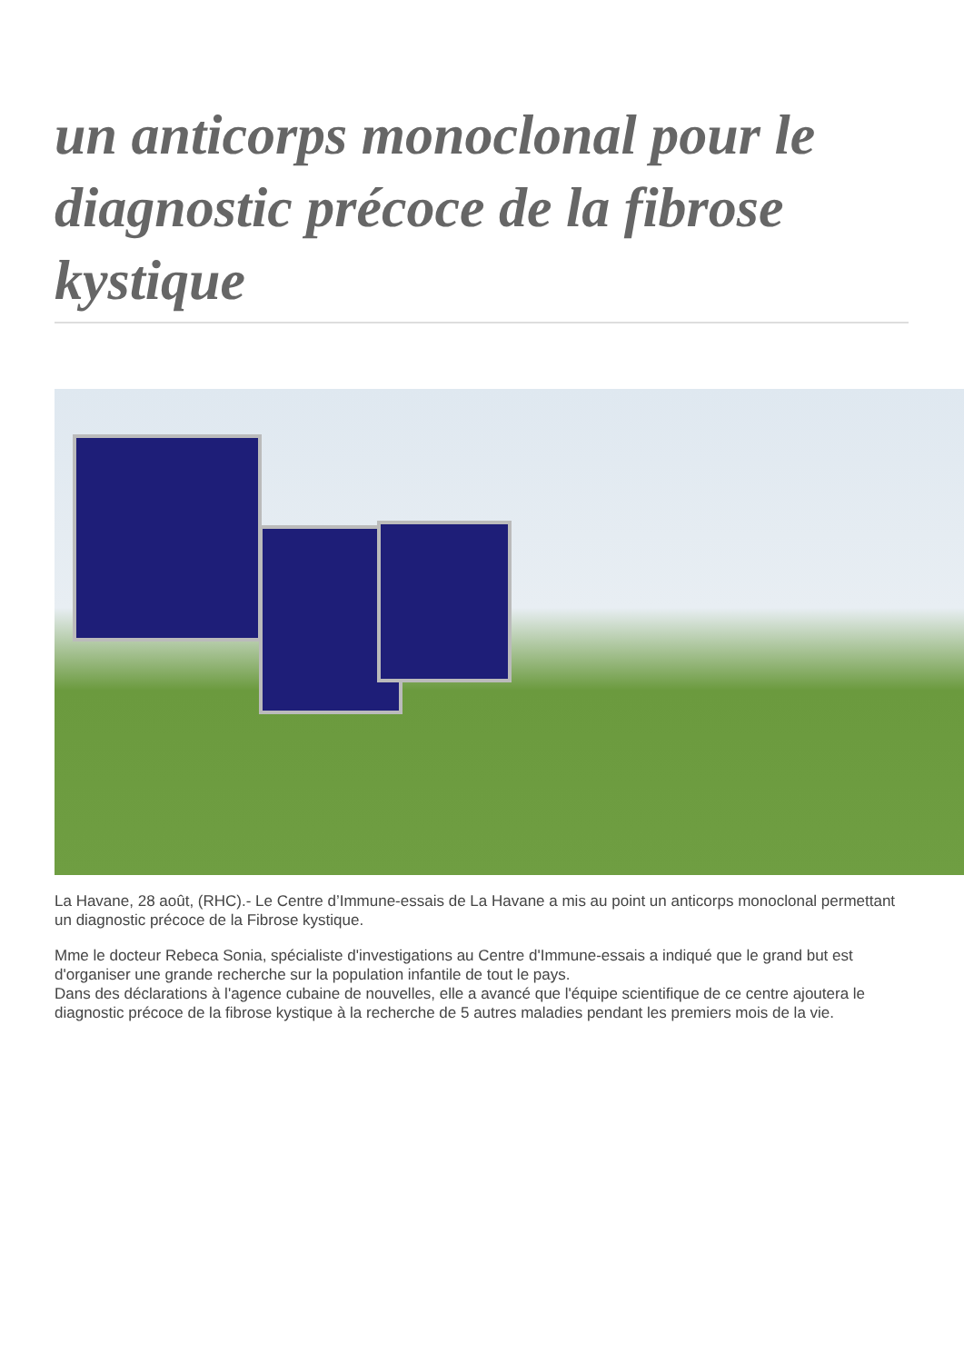un anticorps monoclonal pour le diagnostic précoce de la fibrose kystique
La Havane, 28 août, (RHC).- Le Centre d’Immune-essais de La Havane a mis au point un anticorps monoclonal permettant un diagnostic précoce de la Fibrose kystique.
Mme le docteur Rebeca Sonia, spécialiste d'investigations au Centre d'Immune-essais a indiqué que le grand but est d'organiser une grande recherche sur la population infantile de tout le pays.
Dans des déclarations à l'agence cubaine de nouvelles, elle a avancé que l'équipe scientifique de ce centre ajoutera le diagnostic précoce de la fibrose kystique à la recherche de 5 autres maladies pendant les premiers mois de la vie.